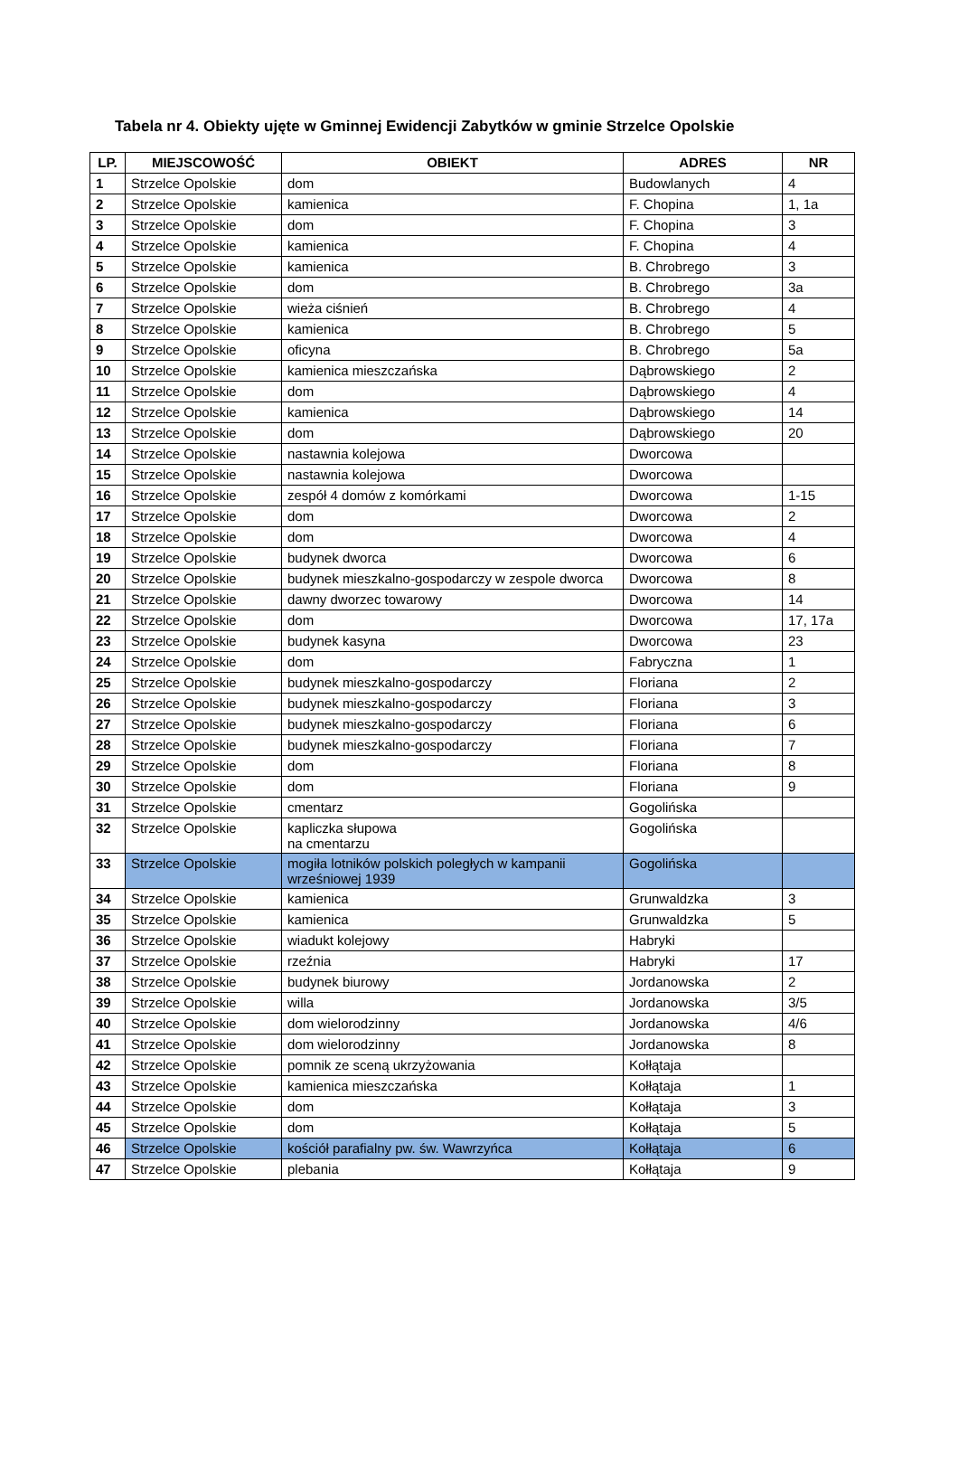Tabela nr 4. Obiekty ujęte w Gminnej Ewidencji Zabytków w gminie Strzelce Opolskie
| LP. | MIEJSCOWOŚĆ | OBIEKT | ADRES | NR |
| --- | --- | --- | --- | --- |
| 1 | Strzelce Opolskie | dom | Budowlanych | 4 |
| 2 | Strzelce Opolskie | kamienica | F. Chopina | 1, 1a |
| 3 | Strzelce Opolskie | dom | F. Chopina | 3 |
| 4 | Strzelce Opolskie | kamienica | F. Chopina | 4 |
| 5 | Strzelce Opolskie | kamienica | B. Chrobrego | 3 |
| 6 | Strzelce Opolskie | dom | B. Chrobrego | 3a |
| 7 | Strzelce Opolskie | wieża ciśnień | B. Chrobrego | 4 |
| 8 | Strzelce Opolskie | kamienica | B. Chrobrego | 5 |
| 9 | Strzelce Opolskie | oficyna | B. Chrobrego | 5a |
| 10 | Strzelce Opolskie | kamienica mieszczańska | Dąbrowskiego | 2 |
| 11 | Strzelce Opolskie | dom | Dąbrowskiego | 4 |
| 12 | Strzelce Opolskie | kamienica | Dąbrowskiego | 14 |
| 13 | Strzelce Opolskie | dom | Dąbrowskiego | 20 |
| 14 | Strzelce Opolskie | nastawnia kolejowa | Dworcowa | |
| 15 | Strzelce Opolskie | nastawnia kolejowa | Dworcowa | |
| 16 | Strzelce Opolskie | zespół 4 domów z komórkami | Dworcowa | 1-15 |
| 17 | Strzelce Opolskie | dom | Dworcowa | 2 |
| 18 | Strzelce Opolskie | dom | Dworcowa | 4 |
| 19 | Strzelce Opolskie | budynek dworca | Dworcowa | 6 |
| 20 | Strzelce Opolskie | budynek mieszkalno-gospodarczy w zespole dworca | Dworcowa | 8 |
| 21 | Strzelce Opolskie | dawny dworzec towarowy | Dworcowa | 14 |
| 22 | Strzelce Opolskie | dom | Dworcowa | 17, 17a |
| 23 | Strzelce Opolskie | budynek kasyna | Dworcowa | 23 |
| 24 | Strzelce Opolskie | dom | Fabryczna | 1 |
| 25 | Strzelce Opolskie | budynek mieszkalno-gospodarczy | Floriana | 2 |
| 26 | Strzelce Opolskie | budynek mieszkalno-gospodarczy | Floriana | 3 |
| 27 | Strzelce Opolskie | budynek mieszkalno-gospodarczy | Floriana | 6 |
| 28 | Strzelce Opolskie | budynek mieszkalno-gospodarczy | Floriana | 7 |
| 29 | Strzelce Opolskie | dom | Floriana | 8 |
| 30 | Strzelce Opolskie | dom | Floriana | 9 |
| 31 | Strzelce Opolskie | cmentarz | Gogolińska | |
| 32 | Strzelce Opolskie | kapliczka słupowa na cmentarzu | Gogolińska | |
| 33 | Strzelce Opolskie | mogiła lotników polskich poległych w kampanii wrześniowej 1939 | Gogolińska | |
| 34 | Strzelce Opolskie | kamienica | Grunwaldzka | 3 |
| 35 | Strzelce Opolskie | kamienica | Grunwaldzka | 5 |
| 36 | Strzelce Opolskie | wiadukt kolejowy | Habryki | |
| 37 | Strzelce Opolskie | rzeźnia | Habryki | 17 |
| 38 | Strzelce Opolskie | budynek biurowy | Jordanowska | 2 |
| 39 | Strzelce Opolskie | willa | Jordanowska | 3/5 |
| 40 | Strzelce Opolskie | dom wielorodzinny | Jordanowska | 4/6 |
| 41 | Strzelce Opolskie | dom wielorodzinny | Jordanowska | 8 |
| 42 | Strzelce Opolskie | pomnik ze sceną ukrzyżowania | Kołłątaja | |
| 43 | Strzelce Opolskie | kamienica mieszczańska | Kołłątaja | 1 |
| 44 | Strzelce Opolskie | dom | Kołłątaja | 3 |
| 45 | Strzelce Opolskie | dom | Kołłątaja | 5 |
| 46 | Strzelce Opolskie | kościół parafialny pw. św. Wawrzyńca | Kołłątaja | 6 |
| 47 | Strzelce Opolskie | plebania | Kołłątaja | 9 |